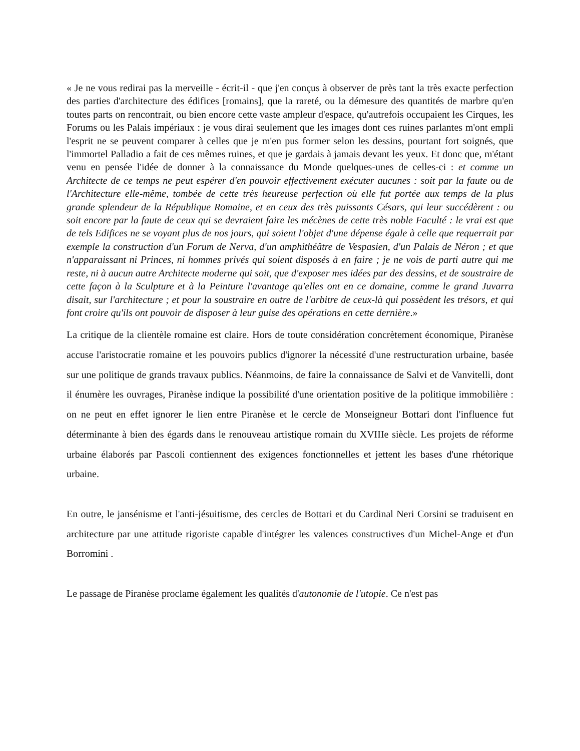« Je ne vous redirai pas la merveille - écrit-il - que j'en conçus à observer de près tant la très exacte perfection des parties d'architecture des édifices [romains], que la rareté, ou la démesure des quantités de marbre qu'en toutes parts on rencontrait, ou bien encore cette vaste ampleur d'espace, qu'autrefois occupaient les Cirques, les Forums ou les Palais impériaux : je vous dirai seulement que les images dont ces ruines parlantes m'ont empli l'esprit ne se peuvent comparer à celles que je m'en pus former selon les dessins, pourtant fort soignés, que l'immortel Palladio a fait de ces mêmes ruines, et que je gardais à jamais devant les yeux. Et donc que, m'étant venu en pensée l'idée de donner à la connaissance du Monde quelques-unes de celles-ci : et comme un Architecte de ce temps ne peut espérer d'en pouvoir effectivement exécuter aucunes : soit par la faute ou de l'Architecture elle-même, tombée de cette très heureuse perfection où elle fut portée aux temps de la plus grande splendeur de la République Romaine, et en ceux des très puissants Césars, qui leur succédèrent : ou soit encore par la faute de ceux qui se devraient faire les mécènes de cette très noble Faculté : le vrai est que de tels Edifices ne se voyant plus de nos jours, qui soient l'objet d'une dépense égale à celle que requerrait par exemple la construction d'un Forum de Nerva, d'un amphithéâtre de Vespasien, d'un Palais de Néron ; et que n'apparaissant ni Princes, ni hommes privés qui soient disposés à en faire ; je ne vois de parti autre qui me reste, ni à aucun autre Architecte moderne qui soit, que d'exposer mes idées par des dessins, et de soustraire de cette façon à la Sculpture et à la Peinture l'avantage qu'elles ont en ce domaine, comme le grand Juvarra disait, sur l'architecture ; et pour la soustraire en outre de l'arbitre de ceux-là qui possèdent les trésors, et qui font croire qu'ils ont pouvoir de disposer à leur guise des opérations en cette dernière.»
La critique de la clientèle romaine est claire. Hors de toute considération concrètement économique, Piranèse accuse l'aristocratie romaine et les pouvoirs publics d'ignorer la nécessité d'une restructuration urbaine, basée sur une politique de grands travaux publics. Néanmoins, de faire la connaissance de Salvi et de Vanvitelli, dont il énumère les ouvrages, Piranèse indique la possibilité d'une orientation positive de la politique immobilière : on ne peut en effet ignorer le lien entre Piranèse et le cercle de Monseigneur Bottari dont l'influence fut déterminante à bien des égards dans le renouveau artistique romain du XVIIIe siècle. Les projets de réforme urbaine élaborés par Pascoli contiennent des exigences fonctionnelles et jettent les bases d'une rhétorique urbaine.
En outre, le jansénisme et l'anti-jésuitisme, des cercles de Bottari et du Cardinal Neri Corsini se traduisent en architecture par une attitude rigoriste capable d'intégrer les valences constructives d'un Michel-Ange et d'un Borromini .
Le passage de Piranèse proclame également les qualités d'autonomie de l'utopie. Ce n'est pas